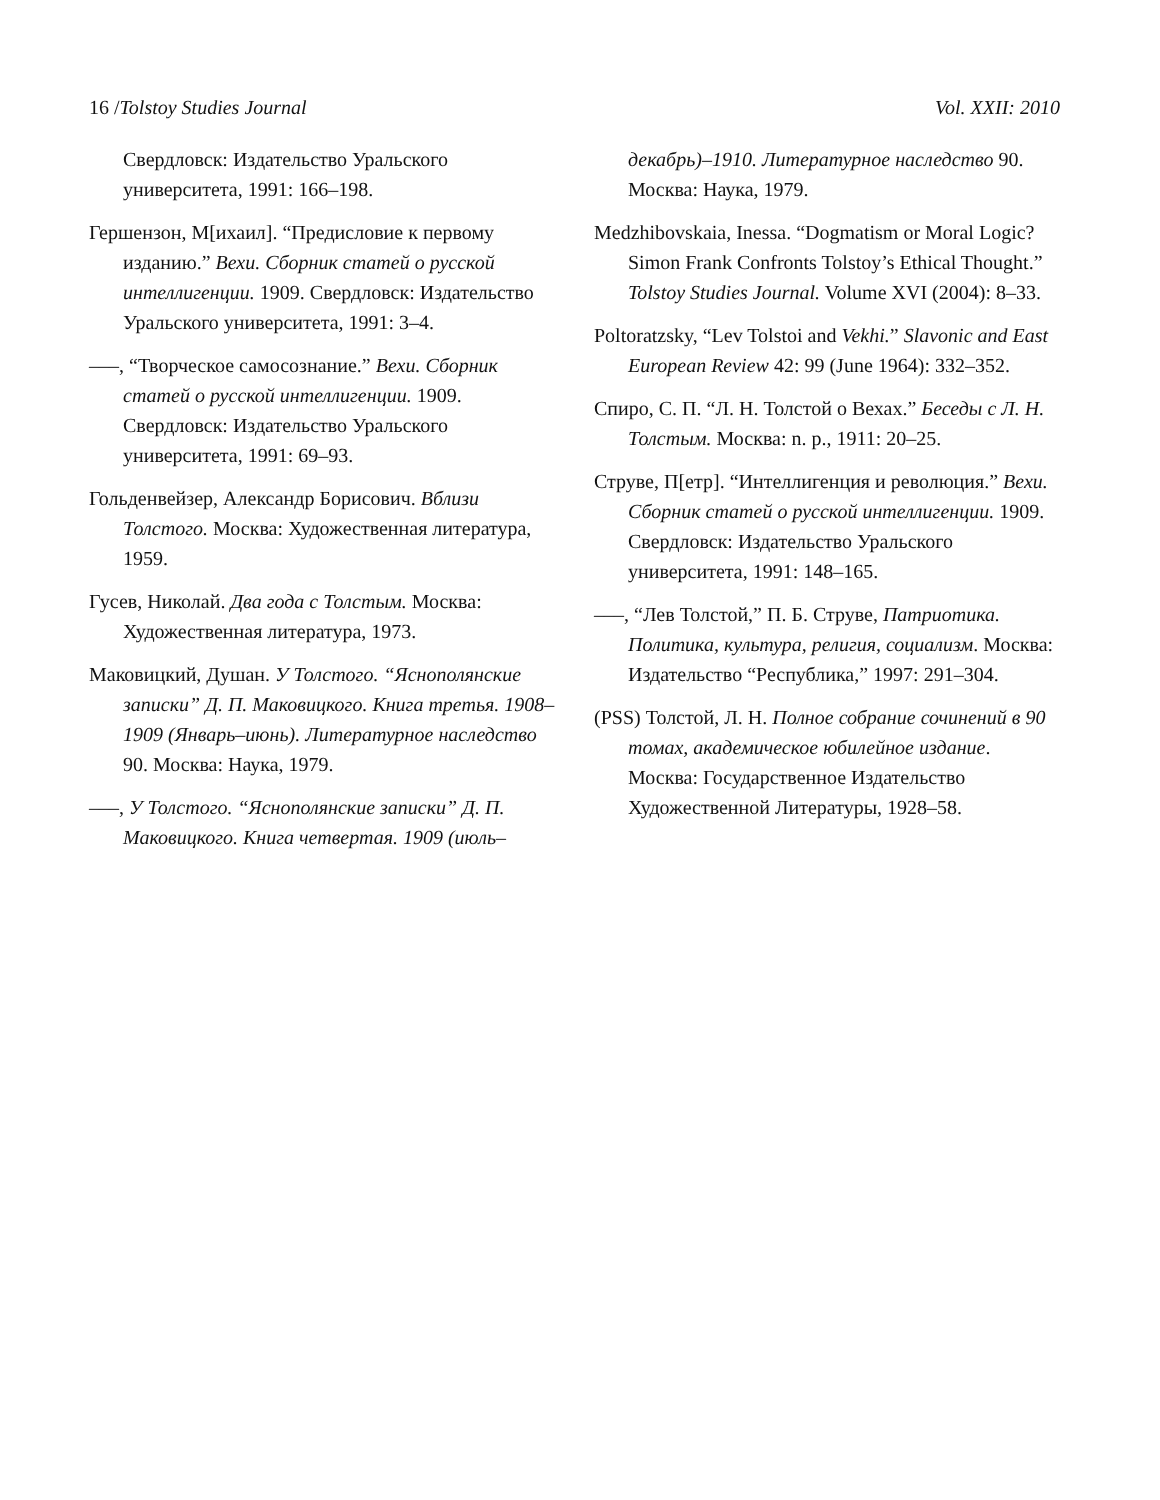16 /Tolstoy Studies Journal Vol. XXII: 2010
Свердловск: Издательство Уральского университета, 1991: 166–198.
Гершензон, М[ихаил]. “Предисловие к первому изданию.” Вехи. Сборник статей о русской интеллигенции. 1909. Свердловск: Издательство Уральского университета, 1991: 3–4.
–––, “Творческое самосознание.” Вехи. Сборник статей о русской интеллигенции. 1909. Свердловск: Издательство Уральского университета, 1991: 69–93.
Гольденвейзер, Александр Борисович. Вблизи Толстого. Москва: Художественная литература, 1959.
Гусев, Николай. Два года с Толстым. Москва: Художественная литература, 1973.
Маковицкий, Душан. У Толстого. “Яснополянские записки” Д. П. Маковицкого. Книга третья. 1908–1909 (Январь–июнь). Литературное наследство 90. Москва: Наука, 1979.
–––, У Толстого. “Яснополянские записки” Д. П. Маковицкого. Книга четвертая. 1909 (июль–
декабрь)–1910. Литературное наследство 90. Москва: Наука, 1979.
Medzhibovskaia, Inessa. “Dogmatism or Moral Logic? Simon Frank Confronts Tolstoy’s Ethical Thought.” Tolstoy Studies Journal. Volume XVI (2004): 8–33.
Poltoratzsky, “Lev Tolstoi and Vekhi.” Slavonic and East European Review 42: 99 (June 1964): 332–352.
Спиро, С. П. “Л. Н. Толстой о Вехах.” Беседы с Л. Н. Толстым. Москва: n. p., 1911: 20–25.
Струве, П[етр]. “Интеллигенция и революция.” Вехи. Сборник статей о русской интеллигенции. 1909. Свердловск: Издательство Уральского университета, 1991: 148–165.
–––, “Лев Толстой,” П. Б. Струве, Патриотика. Политика, культура, религия, социализм. Москва: Издательство “Республика,” 1997: 291–304.
(PSS) Толстой, Л. Н. Полное собрание сочинений в 90 томах, академическое юбилейное издание. Москва: Государственное Издательство Художественной Литературы, 1928–58.